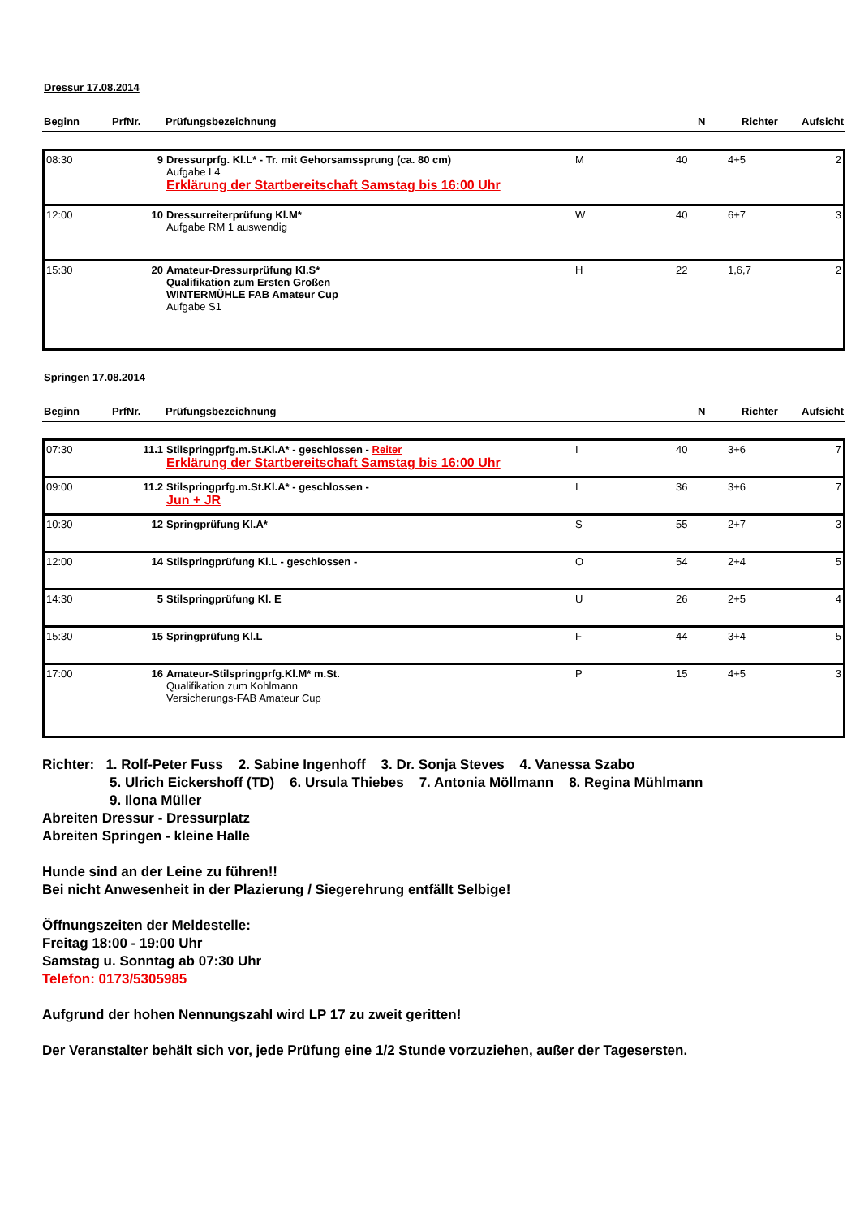Dressur 17.08.2014
| Beginn | PrfNr. | Prüfungsbezeichnung | N | Richter | Aufsicht |
| --- | --- | --- | --- | --- | --- |
| 08:30 | 9 | Dressurprfg. Kl.L* - Tr. mit Gehorsamssprung (ca. 80 cm) Aufgabe L4 Erklärung der Startbereitschaft Samstag bis 16:00 Uhr | M | 40 | 4+5 | 2 |
| 12:00 | 10 | Dressurreiterprüfung Kl.M* Aufgabe RM 1 auswendig | W | 40 | 6+7 | 3 |
| 15:30 | 20 | Amateur-Dressurprüfung Kl.S* Qualifikation zum Ersten Großen WINTERMÜHLE FAB Amateur Cup Aufgabe S1 | H | 22 | 1,6,7 | 2 |
Springen 17.08.2014
| Beginn | PrfNr. | Prüfungsbezeichnung | N | Richter | Aufsicht |
| --- | --- | --- | --- | --- | --- |
| 07:30 | 11.1 | Stilspringprfg.m.St.Kl.A* - geschlossen - Reiter Erklärung der Startbereitschaft Samstag bis 16:00 Uhr | I | 40 | 3+6 | 7 |
| 09:00 | 11.2 | Stilspringprfg.m.St.Kl.A* - geschlossen - Jun + JR | I | 36 | 3+6 | 7 |
| 10:30 | 12 | Springprüfung Kl.A* | S | 55 | 2+7 | 3 |
| 12:00 | 14 | Stilspringprüfung Kl.L - geschlossen - | O | 54 | 2+4 | 5 |
| 14:30 | 5 | Stilspringprüfung Kl. E | U | 26 | 2+5 | 4 |
| 15:30 | 15 | Springprüfung Kl.L | F | 44 | 3+4 | 5 |
| 17:00 | 16 | Amateur-Stilspringprfg.Kl.M* m.St. Qualifikation zum Kohlmann Versicherungs-FAB Amateur Cup | P | 15 | 4+5 | 3 |
Richter: 1. Rolf-Peter Fuss 2. Sabine Ingenhoff 3. Dr. Sonja Steves 4. Vanessa Szabo
5. Ulrich Eickershoff (TD) 6. Ursula Thiebes 7. Antonia Möllmann 8. Regina Mühlmann
9. Ilona Müller
Abreiten Dressur - Dressurplatz
Abreiten Springen - kleine Halle
Hunde sind an der Leine zu führen!!
Bei nicht Anwesenheit in der Plazierung / Siegerehrung entfällt Selbige!
Öffnungszeiten der Meldestelle:
Freitag 18:00 - 19:00 Uhr
Samstag u. Sonntag ab 07:30 Uhr
Telefon: 0173/5305985
Aufgrund der hohen Nennungszahl wird LP 17 zu zweit geritten!
Der Veranstalter behält sich vor, jede Prüfung eine 1/2 Stunde vorzuziehen, außer der Tagesersten.